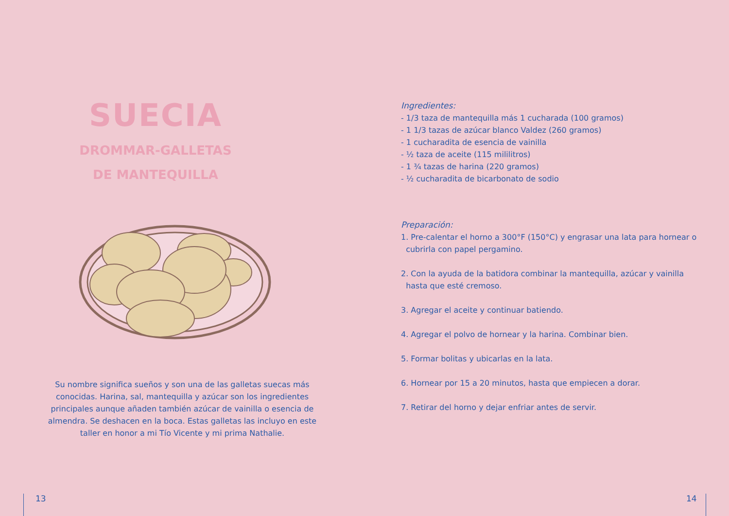SUECIA
DROMMAR-GALLETAS
DE MANTEQUILLA
Su nombre significa sueños y son una de las galletas suecas más conocidas. Harina, sal, mantequilla y azúcar son los ingredientes principales aunque añaden también azúcar de vainilla o esencia de almendra. Se deshacen en la boca. Estas galletas las incluyo en este taller en honor a mi Tío Vicente y mi prima Nathalie.
Ingredientes:
- 1/3 taza de mantequilla más 1 cucharada (100 gramos)
- 1 1/3 tazas de azúcar blanco Valdez (260 gramos)
- 1 cucharadita de esencia de vainilla
- ½ taza de aceite (115 mililitros)
- 1 ¾ tazas de harina (220 gramos)
- ½ cucharadita de bicarbonato de sodio
Preparación:
1. Pre-calentar el horno a 300°F (150°C) y engrasar una lata para hornear o
cubrirla con papel pergamino.
2. Con la ayuda de la batidora combinar la mantequilla, azúcar y vainilla
hasta que esté cremoso.
3. Agregar el aceite y continuar batiendo.
4. Agregar el polvo de hornear y la harina. Combinar bien.
5. Formar bolitas y ubicarlas en la lata.
6. Hornear por 15 a 20 minutos, hasta que empiecen a dorar.
7. Retirar del horno y dejar enfriar antes de servir.
13 14